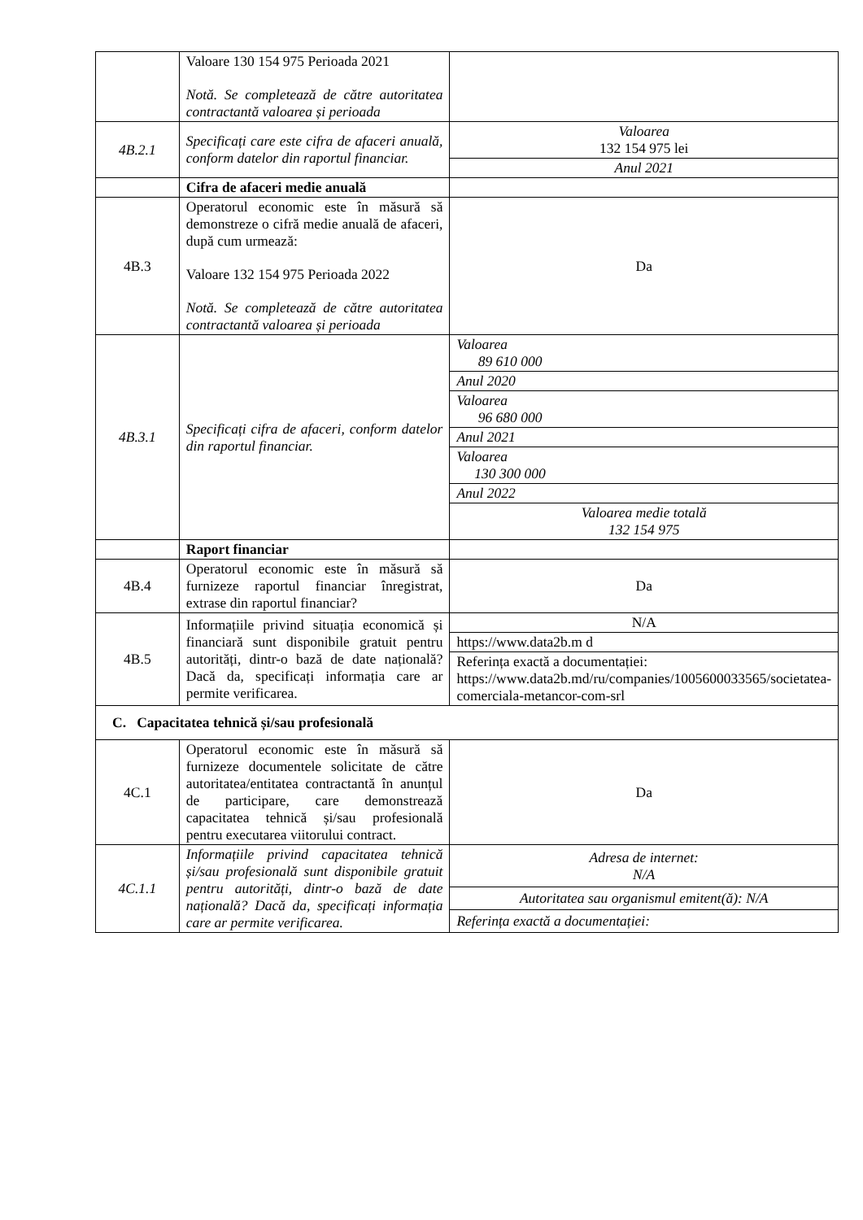| | Valoare 130 154 975 Perioada 2021 Notă. Se completează de către autoritatea contractantă valoarea și perioada | |
| 4B.2.1 | Specificați care este cifra de afaceri anuală, conform datelor din raportul financiar. | Valoarea 132 154 975 lei |
| | | Anul 2021 |
| | Cifra de afaceri medie anuală | |
| 4B.3 | Operatorul economic este în măsură să demonstreze o cifră medie anuală de afaceri, după cum urmează: Valoare 132 154 975 Perioada 2022 Notă. Se completează de către autoritatea contractantă valoarea și perioada | Da |
| 4B.3.1 | Specificați cifra de afaceri, conform datelor din raportul financiar. | Valoarea 89 610 000 |
| | | Anul 2020 |
| | | Valoarea 96 680 000 |
| | | Anul 2021 |
| | | Valoarea 130 300 000 |
| | | Anul 2022 |
| | | Valoarea medie totală 132 154 975 |
| | Raport financiar | |
| 4B.4 | Operatorul economic este în măsură să furnizeze raportul financiar înregistrat, extrase din raportul financiar? | Da |
| 4B.5 | Informațiile privind situația economică și financiară sunt disponibile gratuit pentru autorități, dintr-o bază de date națională? Dacă da, specificați informația care ar permite verificarea. | N/A |
| | | https://www.data2b.m d |
| | | Referința exactă a documentației: https://www.data2b.md/ru/companies/1005600033565/societatea-comerciala-metancor-com-srl |
| C. Capacitatea tehnică și/sau profesională | | |
| 4C.1 | Operatorul economic este în măsură să furnizeze documentele solicitate de către autoritatea/entitatea contractantă în anunțul de participare, care demonstrează capacitatea tehnică și/sau profesională pentru executarea viitorului contract. | Da |
| 4C.1.1 | Informațiile privind capacitatea tehnică și/sau profesională sunt disponibile gratuit pentru autorități, dintr-o bază de date națională? Dacă da, specificați informația care ar permite verificarea. | Adresa de internet: N/A |
| | | Autoritatea sau organismul emitent(ă): N/A |
| | | Referința exactă a documentației: |